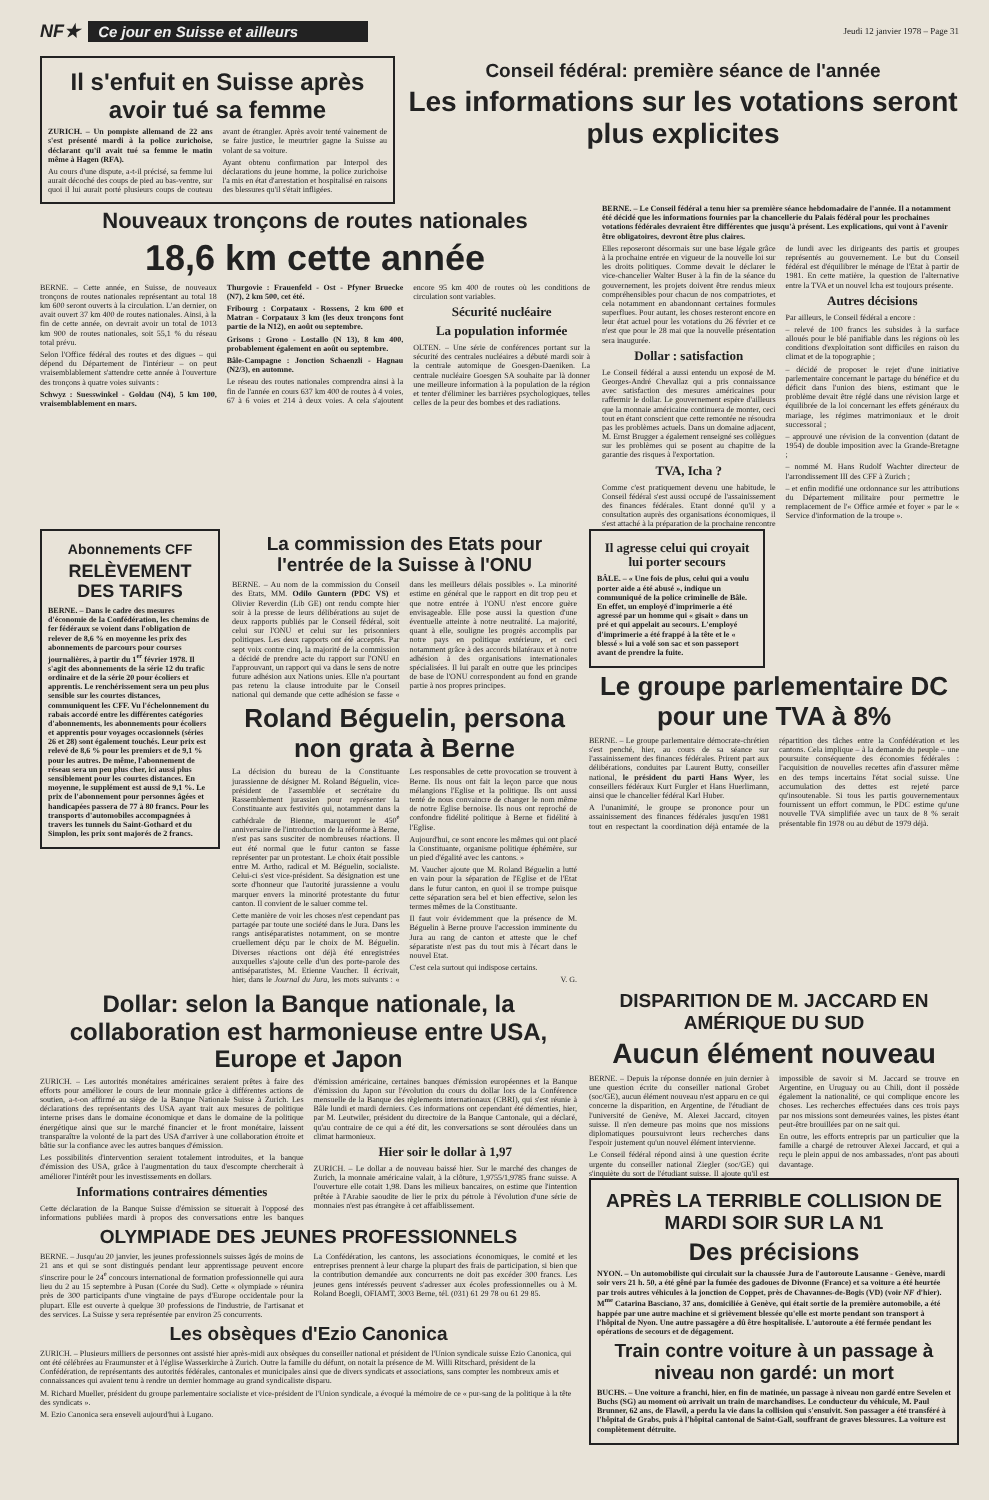NF★ Ce jour en Suisse et ailleurs Jeudi 12 janvier 1978 – Page 31
Il s'enfuit en Suisse après avoir tué sa femme
ZURICH. – Un pompiste allemand de 22 ans s'est présenté mardi à la police zurichoise, déclarant qu'il avait tué sa femme le matin même à Hagen (RFA).
Au cours d'une dispute, a-t-il précisé, sa femme lui aurait décoché des coups de pied au bas-ventre, sur quoi il lui aurait porté plusieurs coups de couteau avant de étrangler. Après avoir tenté vainement de se faire justice, le meurtrier gagne la Suisse au volant de sa voiture.
Ayant obtenu confirmation par Interpol des déclarations du jeune homme, la police zurichoise l'a mis en état d'arrestation et hospitalisé en raisons des blessures qu'il s'était infligées.
Conseil fédéral: première séance de l'année
Les informations sur les votations seront plus explicites
Nouveaux tronçons de routes nationales
18,6 km cette année
BERNE. – Cette année, en Suisse, de nouveaux tronçons de routes nationales représentant au total 18 km 600 seront ouverts à la circulation. L'an dernier, on avait ouvert 37 km 400 de routes nationales. Ainsi, à la fin de cette année, on devrait avoir un total de 1013 km 900 de routes nationales, soit 55,1 % du réseau total prévu.
Selon l'Office fédéral des routes et des digues – qui dépend du Département de l'intérieur – on peut vraisemblablement s'attendre cette année à l'ouverture des tronçons à quatre voies suivants :
Schwyz : Suesswinkel - Goldau (N4), 5 km 100, vraisemblablement en mars.
Thurgovie : Frauenfeld - Ost - Pfyner Bruecke (N7), 2 km 500, cet été.
Fribourg : Corpataux - Rossens, 2 km 600 et Matran - Corpataux 3 km (les deux tronçons font partie de la N12), en août ou septembre.
Grisons : Grono - Lostallo (N 13), 8 km 400, probablement également en août ou septembre.
Bâle-Campagne : Jonction Schaenzli - Hagnau (N2/3), en automne.
Le réseau des routes nationales comprendra ainsi à la fin de l'année en cours 637 km 400 de routes à 4 voies, 67 à 6 voies et 214 à deux voies. A cela s'ajoutent encore 95 km 400 de routes où les conditions de circulation sont variables.
Sécurité nucléaire
La population informée
OLTEN. – Une série de conférences portant sur la sécurité des centrales nucléaires a débuté mardi soir à la centrale automique de Goesgen-Daeniken. La centrale nucléaire Goesgen SA souhaite par là donner une meilleure information à la population de la région et tenter d'éliminer les barrières psychologiques, telles celles de la peur des bombes et des radiations.
BERNE. – Le Conseil fédéral a tenu hier sa première séance hebdomadaire de l'année. Il a notamment été décidé que les informations fournies par la chancellerie du Palais fédéral pour les prochaines votations fédérales devraient être différentes que jusqu'à présent. Les explications, qui vont à l'avenir être obligatoires, devront être plus claires.
Elles reposeront désormais sur une base légale grâce à la prochaine entrée en vigueur de la nouvelle loi sur les droits politiques. Comme devait le déclarer le vice-chancelier Walter Buser à la fin de la séance du gouvernement, les projets doivent être rendus mieux compréhensibles pour chacun de nos compatriotes, et cela notamment en abandonnant certaines formules superflues. Pour autant, les choses resteront encore en leur état actuel pour les votations du 26 février et ce n'est que pour le 28 mai que la nouvelle présentation sera inaugurée.
Dollar : satisfaction
Le Conseil fédéral a aussi entendu un exposé de M. Georges-André Chevallaz qui a pris connaissance avec satisfaction des mesures américaines pour raffermir le dollar. Le gouvernement espère d'ailleurs que la monnaie américaine continuera de monter, ceci tout en étant conscient que cette remontée ne résoudra pas les problèmes actuels. Dans un domaine adjacent, M. Ernst Brugger a également renseigné ses collègues sur les problèmes qui se posent au chapitre de la garantie des risques à l'exportation.
TVA, Icha ?
Comme c'est pratiquement devenu une habitude, le Conseil fédéral s'est aussi occupé de l'assainissement des finances fédérales. Etant donné qu'il y a consultation auprès des organisations économiques, il s'est attaché à la préparation de la prochaine rencontre de lundi avec les dirigeants des partis et groupes représentés au gouvernement. Le but du Conseil fédéral est d'équilibrer le ménage de l'Etat à partir de 1981. En cette matière, la question de l'alternative entre la TVA et un nouvel Icha est toujours présente.
Autres décisions
Par ailleurs, le Conseil fédéral a encore :
– relevé de 100 francs les subsides à la surface alloués pour le blé panifiable dans les régions où les conditions d'exploitation sont difficiles en raison du climat et de la topographie ;
– décidé de proposer le rejet d'une initiative parlementaire concernant le partage du bénéfice et du déficit dans l'union des biens, estimant que le problème devait être réglé dans une révision large et équilibrée de la loi concernant les effets généraux du mariage, les régimes matrimoniaux et le droit successoral ;
– approuvé une révision de la convention (datant de 1954) de double imposition avec la Grande-Bretagne ;
– nommé M. Hans Rudolf Wachter directeur de l'arrondissement III des CFF à Zurich ;
– et enfin modifié une ordonnance sur les attributions du Département militaire pour permettre le remplacement de l'« Office armée et foyer » par le « Service d'information de la troupe ».
Abonnements CFF
RELÈVEMENT DES TARIFS
BERNE. – Dans le cadre des mesures d'économie de la Confédération, les chemins de fer fédéraux se voient dans l'obligation de relever de 8,6 % en moyenne les prix des abonnements de parcours pour courses journalières, à partir du 1<sup>er</sup> février 1978. Il s'agit des abonnements de la série 12 du trafic ordinaire et de la série 20 pour écoliers et apprentis. Le renchérissement sera un peu plus sensible sur les courtes distances, communiquent les CFF. Vu l'échelonnement du rabais accordé entre les différentes catégories d'abonnements, les abonnements pour écoliers et apprentis pour voyages occasionnels (séries 26 et 28) sont également touchés. Leur prix est relevé de 8,6 % pour les premiers et de 9,1 % pour les autres. De même, l'abonnement de réseau sera un peu plus cher, ici aussi plus sensiblement pour les courtes distances. En moyenne, le supplément est aussi de 9,1 %. Le prix de l'abonnement pour personnes âgées et handicapées passera de 77 à 80 francs. Pour les transports d'automobiles accompagnées à travers les tunnels du Saint-Gothard et du Simplon, les prix sont majorés de 2 francs.
La commission des Etats pour l'entrée de la Suisse à l'ONU
BERNE. – Au nom de la commission du Conseil des Etats, MM. Odilo Guntern (PDC VS) et Olivier Reverdin (Lib GE) ont rendu compte hier soir à la presse de leurs délibérations au sujet de deux rapports publiés par le Conseil fédéral, soit celui sur l'ONU et celui sur les prisonniers politiques. Les deux rapports ont été acceptés. Par sept voix contre cinq, la majorité de la commission a décidé de prendre acte du rapport sur l'ONU en l'approuvant, un rapport qui va dans le sens de notre future adhésion aux Nations unies. Elle n'a pourtant pas retenu la clause introduite par le Conseil national qui demande que cette adhésion se fasse « dans les meilleurs délais possibles ». La minorité estime en général que le rapport en dit trop peu et que notre entrée à l'ONU n'est encore guère envisageable. Elle pose aussi la question d'une éventuelle atteinte à notre neutralité. La majorité, quant à elle, souligne les progrès accomplis par notre pays en politique extérieure, et ceci notamment grâce à des accords bilatéraux et à notre adhésion à des organisations internationales spécialisées. Il lui paraît en outre que les principes de base de l'ONU correspondent au fond en grande partie à nos propres principes.
Roland Béguelin, persona non grata à Berne
La décision du bureau de la Constituante jurassienne de désigner M. Roland Béguelin, vice-président de l'assemblée et secrétaire du Rassemblement jurassien pour représenter la Constituante aux festivités qui, notamment dans la cathédrale de Bienne, marqueront le 450<sup>e</sup> anniversaire de l'introduction de la réforme à Berne, n'est pas sans susciter de nombreuses réactions. Il eut été normal que le futur canton se fasse représenter par un protestant. Le choix était possible entre M. Artho, radical et M. Béguelin, socialiste. Celui-ci s'est vice-président. Sa désignation est une sorte d'honneur que l'autorité jurassienne a voulu marquer envers la minorité protestante du futur canton. Il convient de le saluer comme tel.
Cette manière de voir les choses n'est cependant pas partagée par toute une société dans le Jura. Dans les rangs antiséparatistes notamment, on se montre cruellement déçu par le choix de M. Béguelin. Diverses réactions ont déjà été enregistrées auxquelles s'ajoute celle d'un des porte-parole des antiséparatistes, M. Etienne Vaucher. Il écrivait, hier, dans le Journal du Jura, les mots suivants : « Les responsables de cette provocation se trouvent à Berne. Ils nous ont fait la leçon parce que nous mélangions l'Eglise et la politique. Ils ont aussi tenté de nous convaincre de changer le nom même de notre Eglise bernoise. Ils nous ont reproché de confondre fidélité politique à Berne et fidélité à l'Eglise.
Aujourd'hui, ce sont encore les mêmes qui ont placé la Constituante, organisme politique éphémère, sur un pied d'égalité avec les cantons. »
M. Vaucher ajoute que M. Roland Béguelin a lutté en vain pour la séparation de l'Eglise et de l'Etat dans le futur canton, en quoi il se trompe puisque cette séparation sera bel et bien effective, selon les termes mêmes de la Constituante.
Il faut voir évidemment que la présence de M. Béguelin à Berne prouve l'accession imminente du Jura au rang de canton et atteste que le chef séparatiste n'est pas du tout mis à l'écart dans le nouvel Etat.
C'est cela surtout qui indispose certains.
V. G.
Il agresse celui qui croyait lui porter secours
BÂLE. – « Une fois de plus, celui qui a voulu porter aide a été abusé », indique un communiqué de la police criminelle de Bâle. En effet, un employé d'imprimerie a été agressé par un homme qui « gisait » dans un pré et qui appelait au secours. L'employé d'imprimerie a été frappé à la tête et le « blessé » lui a volé son sac et son passeport avant de prendre la fuite.
Le groupe parlementaire DC pour une TVA à 8%
BERNE. – Le groupe parlementaire démocrate-chrétien s'est penché, hier, au cours de sa séance sur l'assainissement des finances fédérales. Prirent part aux délibérations, conduites par Laurent Butty, conseiller national, le président du parti Hans Wyer, les conseillers fédéraux Kurt Furgler et Hans Huerlimann, ainsi que le chancelier fédéral Karl Huber.
A l'unanimité, le groupe se prononce pour un assainissement des finances fédérales jusqu'en 1981 tout en respectant la coordination déjà entamée de la répartition des tâches entre la Confédération et les cantons. Cela implique – à la demande du peuple – une poursuite conséquente des économies fédérales : l'acquisition de nouvelles recettes afin d'assurer même en des temps incertains l'état social suisse. Une accumulation des dettes est rejeté parce qu'insoutenable. Si tous les partis gouvernementaux fournissent un effort commun, le PDC estime qu'une nouvelle TVA simplifiée avec un taux de 8 % serait présentable fin 1978 ou au début de 1979 déjà.
Dollar: selon la Banque nationale, la collaboration est harmonieuse entre USA, Europe et Japon
ZURICH. – Les autorités monétaires américaines seraient prêtes à faire des efforts pour améliorer le cours de leur monnaie grâce à différentes actions de soutien, a-t-on affirmé au siège de la Banque Nationale Suisse à Zurich. Les déclarations des représentants des USA ayant trait aux mesures de politique interne prises dans le domaine économique et dans le domaine de la politique énergétique ainsi que sur le marché financier et le front monétaire, laissent transparaître la volonté de la part des USA d'arriver à une collaboration étroite et bâtie sur la confiance avec les autres banques d'émission.
Les possibilités d'intervention seraient totalement introduites, et la banque d'émission des USA, grâce à l'augmentation du taux d'escompte chercherait à améliorer l'intérêt pour les investissements en dollars.
Informations contraires démenties
Cette déclaration de la Banque Suisse d'émission se situerait à l'opposé des informations publiées mardi à propos des conversations entre les banques d'émission américaine, certaines banques d'émission européennes et la Banque d'émission du Japon sur l'évolution du cours du dollar lors de la Conférence mensuelle de la Banque des règlements internationaux (CBRI), qui s'est réunie à Bâle lundi et mardi derniers. Ces informations ont cependant été démenties, hier, par M. Leutwiler, président du directoire de la Banque Cantonale, qui a déclaré, qu'au contraire de ce qui a été dit, les conversations se sont déroulées dans un climat harmonieux.
Hier soir le dollar à 1,97
ZURICH. – Le dollar a de nouveau baissé hier. Sur le marché des changes de Zurich, la monnaie américaine valait, à la clôture, 1,9755/1,9785 franc suisse. A l'ouverture elle cotait 1,98. Dans les milieux bancaires, on estime que l'intention prêtée à l'Arabie saoudite de lier le prix du pétrole à l'évolution d'une série de monnaies n'est pas étrangère à cet affaiblissement.
OLYMPIADE DES JEUNES PROFESSIONNELS
BERNE. – Jusqu'au 20 janvier, les jeunes professionnels suisses âgés de moins de 21 ans et qui se sont distingués pendant leur apprentissage peuvent encore s'inscrire pour le 24<sup>e</sup> concours international de formation professionnelle qui aura lieu du 2 au 15 septembre à Pusan (Corée du Sud). Cette « olympiade » réunira près de 300 participants d'une vingtaine de pays d'Europe occidentale pour la plupart. Elle est ouverte à quelque 30 professions de l'industrie, de l'artisanat et des services. La Suisse y sera représentée par environ 25 concurrents.
La Confédération, les cantons, les associations économiques, le comité et les entreprises prennent à leur charge la plupart des frais de participation, si bien que la contribution demandée aux concurrents ne doit pas excéder 300 francs. Les jeunes gens intéressés peuvent s'adresser aux écoles professionnelles ou à M. Roland Boegli, OFIAMT, 3003 Berne, tél. (031) 61 29 78 ou 61 29 85.
Les obsèques d'Ezio Canonica
ZURICH. – Plusieurs milliers de personnes ont assisté hier après-midi aux obsèques du conseiller national et président de l'Union syndicale suisse Ezio Canonica, qui ont été célébrées au Fraumunster et à l'église Wasserkirche à Zurich. Outre la famille du défunt, on notait la présence de M. Willi Ritschard, président de la Confédération, de représentants des autorités fédérales, cantonales et municipales ainsi que de divers syndicats et associations, sans compter les nombreux amis et connaissances qui avaient tenu à rendre un dernier hommage au grand syndicaliste disparu.
M. Richard Mueller, président du groupe parlementaire socialiste et vice-président de l'Union syndicale, a évoqué la mémoire de ce « pur-sang de la politique à la tête des syndicats ».
M. Ezio Canonica sera enseveli aujourd'hui à Lugano.
DISPARITION DE M. JACCARD EN AMÉRIQUE DU SUD
Aucun élément nouveau
BERNE. – Depuis la réponse donnée en juin dernier à une question écrite du conseiller national Grobet (soc/GE), aucun élément nouveau n'est apparu en ce qui concerne la disparition, en Argentine, de l'étudiant de l'université de Genève, M. Alexei Jaccard, citoyen suisse. Il n'en demeure pas moins que nos missions diplomatiques poursuivront leurs recherches dans l'espoir justement qu'un nouvel élément intervienne.
Le Conseil fédéral répond ainsi à une question écrite urgente du conseiller national Ziegler (soc/GE) qui s'inquiète du sort de l'étudiant suisse. Il ajoute qu'il est impossible de savoir si M. Jaccard se trouve en Argentine, en Uruguay ou au Chili, dont il possède également la nationalité, ce qui complique encore les choses. Les recherches effectuées dans ces trois pays par nos missions sont demeurées vaines, les pistes étant peut-être brouillées par on ne sait qui.
En outre, les efforts entrepris par un particulier que la famille a chargé de retrouver Alexei Jaccard, et qui a reçu le plein appui de nos ambassades, n'ont pas abouti davantage.
APRÈS LA TERRIBLE COLLISION DE MARDI SOIR SUR LA N1
Des précisions
NYON. – Un automobiliste qui circulait sur la chaussée Jura de l'autoroute Lausanne - Genève, mardi soir vers 21 h. 50, a été gêné par la fumée des gadoues de Divonne (France) et sa voiture a été heurtée par trois autres véhicules à la jonction de Coppet, près de Chavannes-de-Bogis (VD) (voir NF d'hier). M<sup>me</sup> Catarina Basciano, 37 ans, domiciliée à Genève, qui était sortie de la première automobile, a été happée par une autre machine et si grièvement blessée qu'elle est morte pendant son transport à l'hôpital de Nyon. Une autre passagère a dû être hospitalisée. L'autoroute a été fermée pendant les opérations de secours et de dégagement.
Train contre voiture à un passage à niveau non gardé: un mort
BUCHS. – Une voiture a franchi, hier, en fin de matinée, un passage à niveau non gardé entre Sevelen et Buchs (SG) au moment où arrivait un train de marchandises. Le conducteur du véhicule, M. Paul Brunner, 62 ans, de Flawil, a perdu la vie dans la collision qui s'ensuivit. Son passager a été transféré à l'hôpital de Grabs, puis à l'hôpital cantonal de Saint-Gall, souffrant de graves blessures. La voiture est complètement détruite.